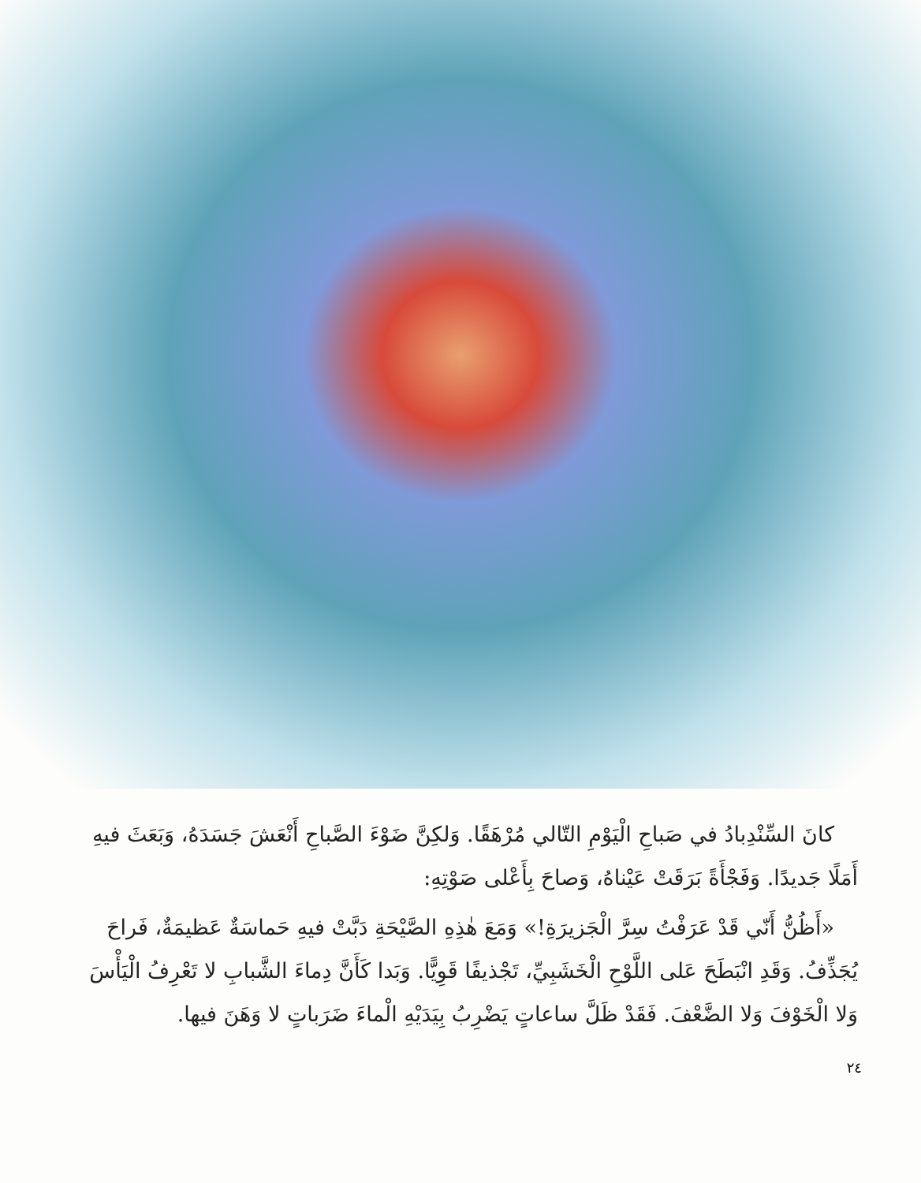كانَ السِّنْدِبادُ في صَباحِ الْيَوْمِ التّالي مُرْهَقًا. وَلكِنَّ ضَوْءَ الصَّباحِ أَنْعَشَ جَسَدَهُ، وَبَعَثَ فيهِ أَمَلًا جَديدًا. وَفَجْأَةً بَرَقَتْ عَيْناهُ، وَصاحَ بِأَعْلى صَوْتِهِ:
«أَظُنُّ أَنّي قَدْ عَرَفْتُ سِرَّ الْجَزيرَةِ!» وَمَعَ هٰذِهِ الصَّيْحَةِ دَبَّتْ فيهِ حَماسَةٌ عَظيمَةٌ، فَراحَ يُجَذِّفُ. وَقَدِ انْبَطَحَ عَلى اللَّوْحِ الْخَشَبِيِّ، تَجْذيفًا قَوِيًّا. وَبَدا كَأَنَّ دِماءَ الشَّبابِ لا تَعْرِفُ الْيَأْسَ وَلا الْخَوْفَ وَلا الضَّعْفَ. فَقَدْ ظَلَّ ساعاتٍ يَضْرِبُ بِيَدَيْهِ الْماءَ ضَرَباتٍ لا وَهَنَ فيها.
٢٤